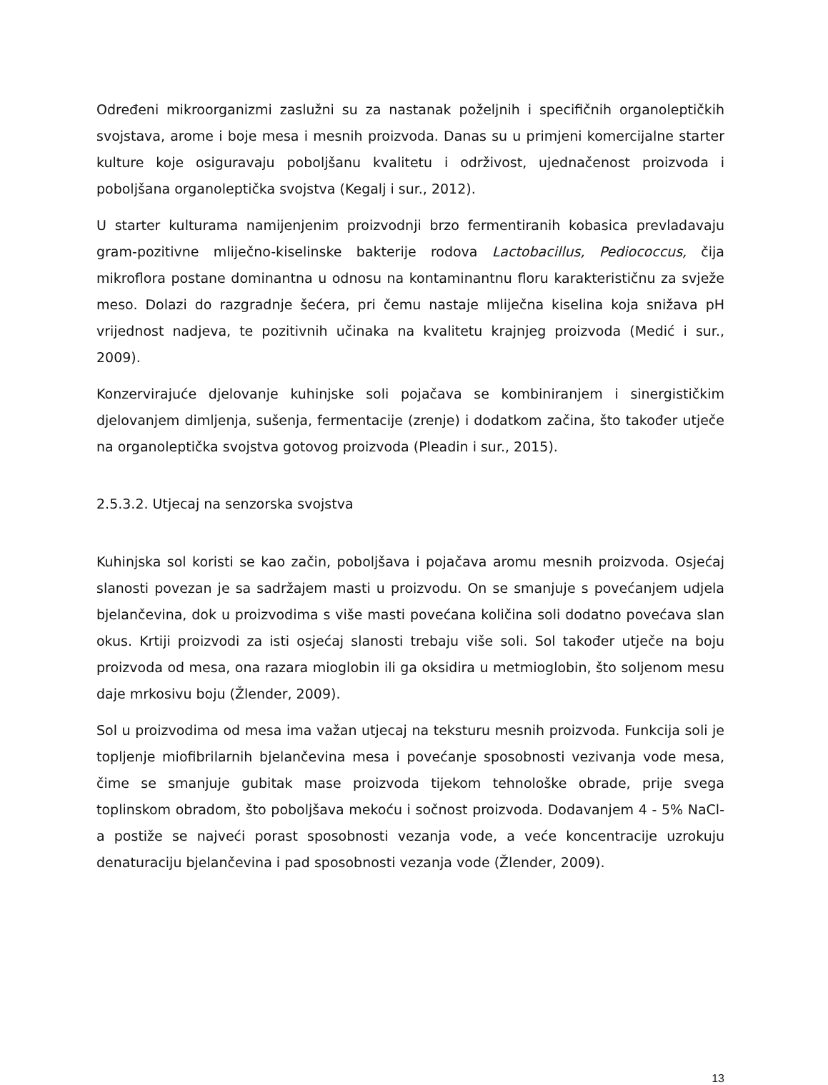Određeni mikroorganizmi zaslužni su za nastanak poželjnih i specifičnih organoleptičkih svojstava, arome i boje mesa i mesnih proizvoda. Danas su u primjeni komercijalne starter kulture koje osiguravaju poboljšanu kvalitetu i održivost, ujednačenost proizvoda i poboljšana organoleptička svojstva (Kegalj i sur., 2012).
U starter kulturama namijenjenim proizvodnji brzo fermentiranih kobasica prevladavaju gram-pozitivne mliječno-kiselinske bakterije rodova Lactobacillus, Pediococcus, čija mikroflora postane dominantna u odnosu na kontaminantnu floru karakterističnu za svježe meso. Dolazi do razgradnje šećera, pri čemu nastaje mliječna kiselina koja snižava pH vrijednost nadjeva, te pozitivnih učinaka na kvalitetu krajnjeg proizvoda (Medić i sur., 2009).
Konzervirajuće djelovanje kuhinjske soli pojačava se kombiniranjem i sinergističkim djelovanjem dimljenja, sušenja, fermentacije (zrenje) i dodatkom začina, što također utječe na organoleptička svojstva gotovog proizvoda (Pleadin i sur., 2015).
2.5.3.2. Utjecaj na senzorska svojstva
Kuhinjska sol koristi se kao začin, poboljšava i pojačava aromu mesnih proizvoda. Osjećaj slanosti povezan je sa sadržajem masti u proizvodu. On se smanjuje s povećanjem udjela bjelančevina, dok u proizvodima s više masti povećana količina soli dodatno povećava slan okus. Krtiji proizvodi za isti osjećaj slanosti trebaju više soli. Sol također utječe na boju proizvoda od mesa, ona razara mioglobin ili ga oksidira u metmioglobin, što soljenom mesu daje mrkosivu boju (Žlender, 2009).
Sol u proizvodima od mesa ima važan utjecaj na teksturu mesnih proizvoda. Funkcija soli je topljenje miofibrilarnih bjelančevina mesa i povećanje sposobnosti vezivanja vode mesa, čime se smanjuje gubitak mase proizvoda tijekom tehnološke obrade, prije svega toplinskom obradom, što poboljšava mekoću i sočnost proizvoda. Dodavanjem 4 - 5% NaCl-a postiže se najveći porast sposobnosti vezanja vode, a veće koncentracije uzrokuju denaturaciju bjelančevina i pad sposobnosti vezanja vode (Žlender, 2009).
13